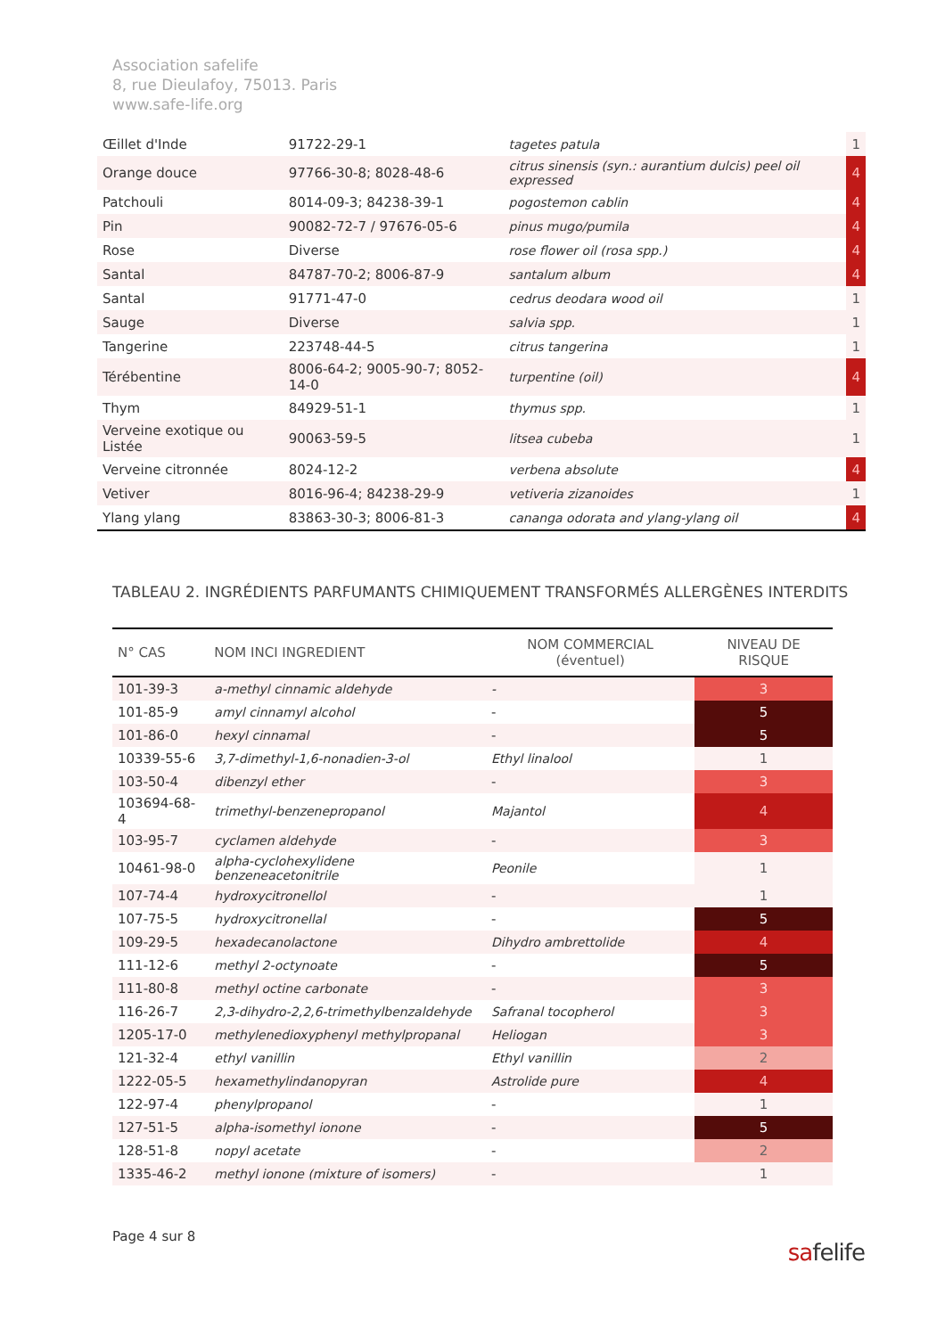Association safelife
8, rue Dieulafoy, 75013. Paris
www.safe-life.org
| Œillet d'Inde | 91722-29-1 | tagetes patula | 1 |
| Orange douce | 97766-30-8; 8028-48-6 | citrus sinensis (syn.: aurantium dulcis) peel oil expressed | 4 |
| Patchouli | 8014-09-3; 84238-39-1 | pogostemon cablin | 4 |
| Pin | 90082-72-7 / 97676-05-6 | pinus mugo/pumila | 4 |
| Rose | Diverse | rose flower oil (rosa spp.) | 4 |
| Santal | 84787-70-2; 8006-87-9 | santalum album | 4 |
| Santal | 91771-47-0 | cedrus deodara wood oil | 1 |
| Sauge | Diverse | salvia spp. | 1 |
| Tangerine | 223748-44-5 | citrus tangerina | 1 |
| Térébentine | 8006-64-2; 9005-90-7; 8052-14-0 | turpentine (oil) | 4 |
| Thym | 84929-51-1 | thymus spp. | 1 |
| Verveine exotique ou Listée | 90063-59-5 | litsea cubeba | 1 |
| Verveine citronnée | 8024-12-2 | verbena absolute | 4 |
| Vetiver | 8016-96-4; 84238-29-9 | vetiveria zizanoides | 1 |
| Ylang ylang | 83863-30-3; 8006-81-3 | cananga odorata and ylang-ylang oil | 4 |
TABLEAU 2. INGRÉDIENTS PARFUMANTS CHIMIQUEMENT TRANSFORMÉS ALLERGÈNES INTERDITS
| N° CAS | NOM INCI INGREDIENT | NOM COMMERCIAL (éventuel) | NIVEAU DE RISQUE |
| --- | --- | --- | --- |
| 101-39-3 | a-methyl cinnamic aldehyde | - | 3 |
| 101-85-9 | amyl cinnamyl alcohol | - | 5 |
| 101-86-0 | hexyl cinnamal | - | 5 |
| 10339-55-6 | 3,7-dimethyl-1,6-nonadien-3-ol | Ethyl linalool | 1 |
| 103-50-4 | dibenzyl ether | - | 3 |
| 103694-68-4 | trimethyl-benzenepropanol | Majantol | 4 |
| 103-95-7 | cyclamen aldehyde | - | 3 |
| 10461-98-0 | alpha-cyclohexylidene benzeneacetonitrile | Peonile | 1 |
| 107-74-4 | hydroxycitronellol | - | 1 |
| 107-75-5 | hydroxycitronellal | - | 5 |
| 109-29-5 | hexadecanolactone | Dihydro ambrettolide | 4 |
| 111-12-6 | methyl 2-octynoate | - | 5 |
| 111-80-8 | methyl octine carbonate | - | 3 |
| 116-26-7 | 2,3-dihydro-2,2,6-trimethylbenzaldehyde | Safranal tocopherol | 3 |
| 1205-17-0 | methylenedioxyphenyl methylpropanal | Heliogan | 3 |
| 121-32-4 | ethyl vanillin | Ethyl vanillin | 2 |
| 1222-05-5 | hexamethylindanopyran | Astrolide pure | 4 |
| 122-97-4 | phenylpropanol | - | 1 |
| 127-51-5 | alpha-isomethyl ionone | - | 5 |
| 128-51-8 | nopyl acetate | - | 2 |
| 1335-46-2 | methyl ionone (mixture of isomers) | - | 1 |
Page 4 sur 8
safelife